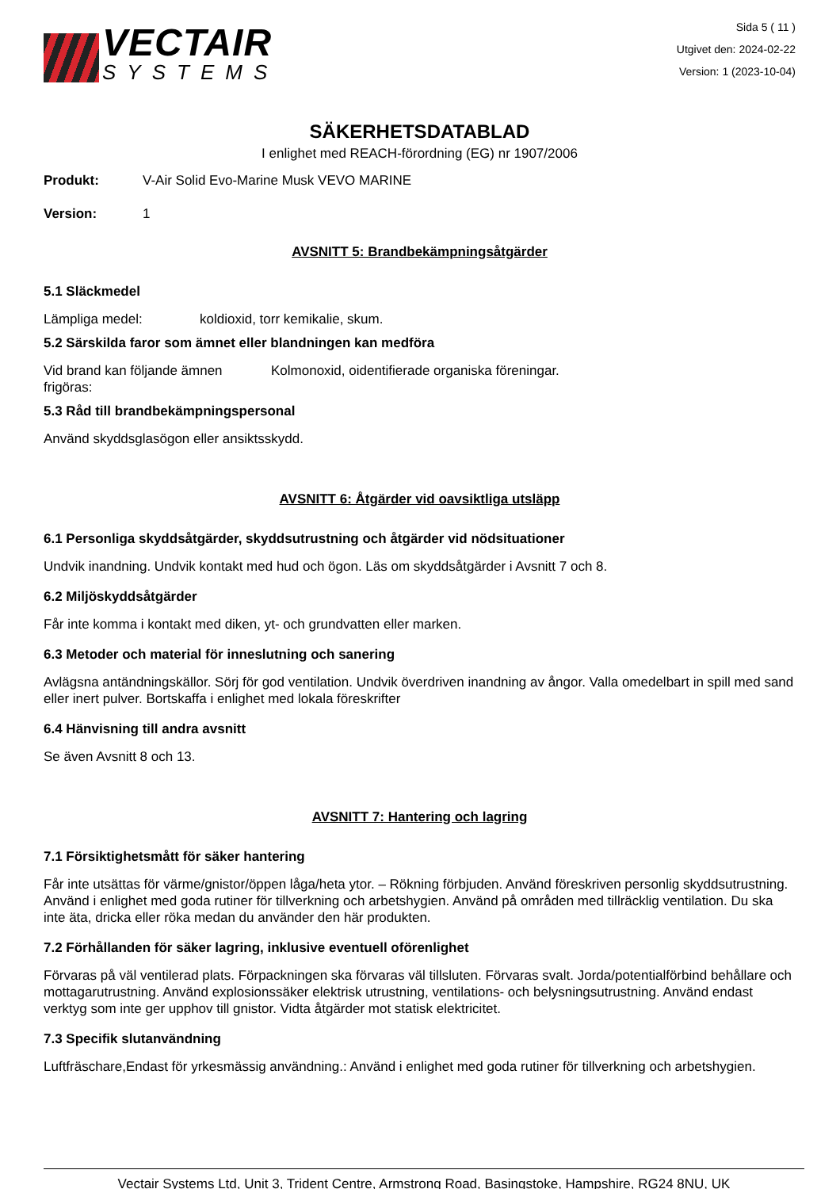VECTAIR
SYSTEMS
Sida 5 ( 11 )
Utgivet den: 2024-02-22
Version: 1 (2023-10-04)
SÄKERHETSDATABLAD
I enlighet med REACH-förordning (EG) nr 1907/2006
Produkt: V-Air Solid Evo-Marine Musk VEVO MARINE
Version: 1
AVSNITT 5: Brandbekämpningsåtgärder
5.1 Släckmedel
Lämpliga medel: koldioxid, torr kemikalie, skum.
5.2 Särskilda faror som ämnet eller blandningen kan medföra
Vid brand kan följande ämnen frigöras: Kolmonoxid, oidentifierade organiska föreningar.
5.3 Råd till brandbekämpningspersonal
Använd skyddsglasögon eller ansiktsskydd.
AVSNITT 6: Åtgärder vid oavsiktliga utsläpp
6.1 Personliga skyddsåtgärder, skyddsutrustning och åtgärder vid nödsituationer
Undvik inandning. Undvik kontakt med hud och ögon. Läs om skyddsåtgärder i Avsnitt 7 och 8.
6.2 Miljöskyddsåtgärder
Får inte komma i kontakt med diken, yt- och grundvatten eller marken.
6.3 Metoder och material för inneslutning och sanering
Avlägsna antändningskällor. Sörj för god ventilation. Undvik överdriven inandning av ångor. Valla omedelbart in spill med sand eller inert pulver. Bortskaffa i enlighet med lokala föreskrifter
6.4 Hänvisning till andra avsnitt
Se även Avsnitt 8 och 13.
AVSNITT 7: Hantering och lagring
7.1 Försiktighetsmått för säker hantering
Får inte utsättas för värme/gnistor/öppen låga/heta ytor. – Rökning förbjuden. Använd föreskriven personlig skyddsutrustning. Använd i enlighet med goda rutiner för tillverkning och arbetshygien. Använd på områden med tillräcklig ventilation. Du ska inte äta, dricka eller röka medan du använder den här produkten.
7.2 Förhållanden för säker lagring, inklusive eventuell oförenlighet
Förvaras på väl ventilerad plats. Förpackningen ska förvaras väl tillsluten. Förvaras svalt. Jorda/potentialförbind behållare och mottagarutrustning. Använd explosionssäker elektrisk utrustning, ventilations- och belysningsutrustning. Använd endast verktyg som inte ger upphov till gnistor. Vidta åtgärder mot statisk elektricitet.
7.3 Specifik slutanvändning
Luftfräschare,Endast för yrkesmässig användning.: Använd i enlighet med goda rutiner för tillverkning och arbetshygien.
Vectair Systems Ltd, Unit 3, Trident Centre, Armstrong Road, Basingstoke, Hampshire, RG24 8NU, UK